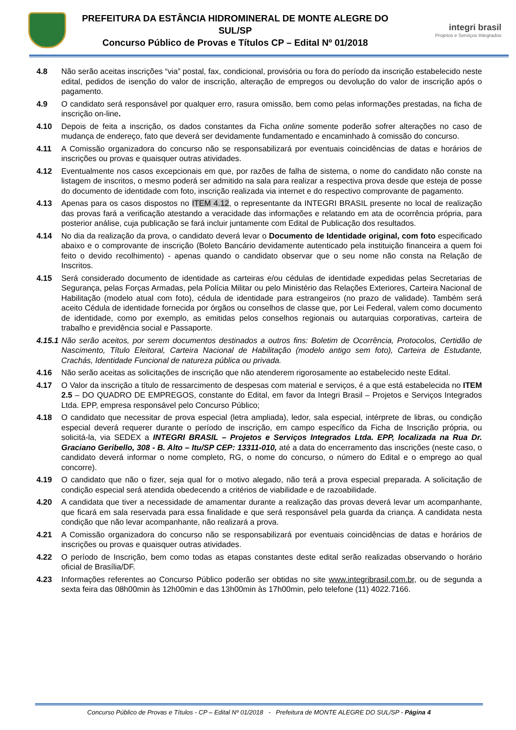PREFEITURA DA ESTÂNCIA HIDROMINERAL DE MONTE ALEGRE DO SUL/SP
Concurso Público de Provas e Títulos CP – Edital Nº 01/2018
integri brasil
Projetos e Serviços Integrados
4.8 Não serão aceitas inscrições “via” postal, fax, condicional, provisória ou fora do período da inscrição estabelecido neste edital, pedidos de isenção do valor de inscrição, alteração de empregos ou devolução do valor de inscrição após o pagamento.
4.9 O candidato será responsável por qualquer erro, rasura omissão, bem como pelas informações prestadas, na ficha de inscrição on-line.
4.10 Depois de feita a inscrição, os dados constantes da Ficha online somente poderão sofrer alterações no caso de mudança de endereço, fato que deverá ser devidamente fundamentado e encaminhado à comissão do concurso.
4.11 A Comissão organizadora do concurso não se responsabilizará por eventuais coincidências de datas e horários de inscrições ou provas e quaisquer outras atividades.
4.12 Eventualmente nos casos excepcionais em que, por razões de falha de sistema, o nome do candidato não conste na listagem de inscritos, o mesmo poderá ser admitido na sala para realizar a respectiva prova desde que esteja de posse do documento de identidade com foto, inscrição realizada via internet e do respectivo comprovante de pagamento.
4.13 Apenas para os casos dispostos no ITEM 4.12, o representante da INTEGRI BRASIL presente no local de realização das provas fará a verificação atestando a veracidade das informações e relatando em ata de ocorrência própria, para posterior análise, cuja publicação se fará incluir juntamente com Edital de Publicação dos resultados.
4.14 No dia da realização da prova, o candidato deverá levar o Documento de Identidade original, com foto especificado abaixo e o comprovante de inscrição (Boleto Bancário devidamente autenticado pela instituição financeira a quem foi feito o devido recolhimento) - apenas quando o candidato observar que o seu nome não consta na Relação de Inscritos.
4.15 Será considerado documento de identidade as carteiras e/ou cédulas de identidade expedidas pelas Secretarias de Segurança, pelas Forças Armadas, pela Polícia Militar ou pelo Ministério das Relações Exteriores, Carteira Nacional de Habilitação (modelo atual com foto), cédula de identidade para estrangeiros (no prazo de validade). Também será aceito Cédula de identidade fornecida por órgãos ou conselhos de classe que, por Lei Federal, valem como documento de identidade, como por exemplo, as emitidas pelos conselhos regionais ou autarquias corporativas, carteira de trabalho e previdência social e Passaporte.
4.15.1
Não serão aceitos, por serem documentos destinados a outros fins: Boletim de Ocorrência, Protocolos, Certidão de Nascimento, Título Eleitoral, Carteira Nacional de Habilitação (modelo antigo sem foto), Carteira de Estudante, Crachás, Identidade Funcional de natureza pública ou privada.
4.16 Não serão aceitas as solicitações de inscrição que não atenderem rigorosamente ao estabelecido neste Edital.
4.17 O Valor da inscrição a título de ressarcimento de despesas com material e serviços, é a que está estabelecida no ITEM 2.5 – DO QUADRO DE EMPREGOS, constante do Edital, em favor da Integri Brasil – Projetos e Serviços Integrados Ltda. EPP, empresa responsável pelo Concurso Público;
4.18 O candidato que necessitar de prova especial (letra ampliada), ledor, sala especial, intérprete de libras, ou condição especial deverá requerer durante o período de inscrição, em campo específico da Ficha de Inscrição própria, ou solicitá-la, via SEDEX a INTEGRI BRASIL – Projetos e Serviços Integrados Ltda. EPP, localizada na Rua Dr. Graciano Geribello, 308 - B. Alto – Itu/SP CEP: 13311-010, até a data do encerramento das inscrições (neste caso, o candidato deverá informar o nome completo, RG, o nome do concurso, o número do Edital e o emprego ao qual concorre).
4.19 O candidato que não o fizer, seja qual for o motivo alegado, não terá a prova especial preparada. A solicitação de condição especial será atendida obedecendo a critérios de viabilidade e de razoabilidade.
4.20 A candidata que tiver a necessidade de amamentar durante a realização das provas deverá levar um acompanhante, que ficará em sala reservada para essa finalidade e que será responsável pela guarda da criança. A candidata nesta condição que não levar acompanhante, não realizará a prova.
4.21 A Comissão organizadora do concurso não se responsabilizará por eventuais coincidências de datas e horários de inscrições ou provas e quaisquer outras atividades.
4.22 O período de Inscrição, bem como todas as etapas constantes deste edital serão realizadas observando o horário oficial de Brasília/DF.
4.23 Informações referentes ao Concurso Público poderão ser obtidas no site www.integribrasil.com.br, ou de segunda a sexta feira das 08h00min às 12h00min e das 13h00min às 17h00min, pelo telefone (11) 4022.7166.
Concurso Público de Provas e Títulos - CP – Edital Nº 01/2018 - Prefeitura de MONTE ALEGRE DO SUL/SP - Página 4